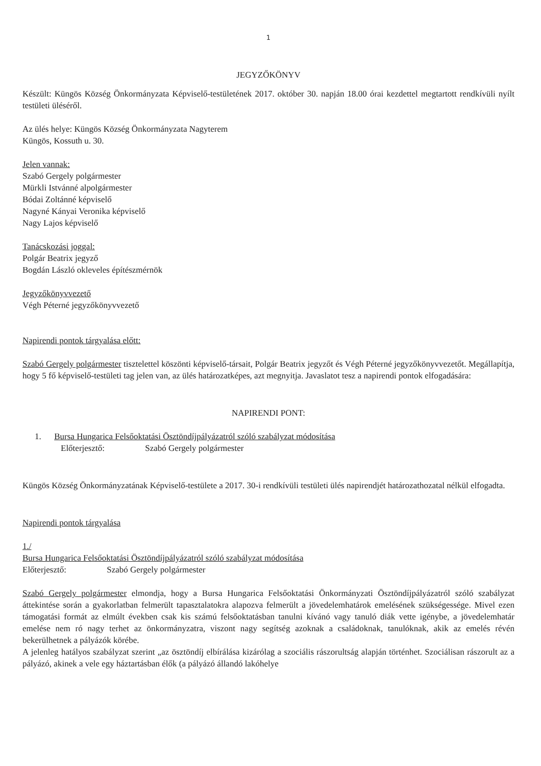1
JEGYZŐKÖNYV
Készült: Küngös Község Önkormányzata Képviselő-testületének 2017. október 30. napján 18.00 órai kezdettel megtartott rendkívüli nyílt testületi üléséről.
Az ülés helye: Küngös Község Önkormányzata Nagyterem
Küngös, Kossuth u. 30.
Jelen vannak:
Szabó Gergely polgármester
Mürkli Istvánné alpolgármester
Bódai Zoltánné képviselő
Nagyné Kányai Veronika képviselő
Nagy Lajos képviselő
Tanácskozási joggal:
Polgár Beatrix jegyző
Bogdán László okleveles építészmérnök
Jegyzőkönyvvezető
Végh Péterné jegyzőkönyvvezető
Napirendi pontok tárgyalása előtt:
Szabó Gergely polgármester tisztelettel köszönti képviselő-társait, Polgár Beatrix jegyzőt és Végh Péterné jegyzőkönyvvezetőt. Megállapítja, hogy 5 fő képviselő-testületi tag jelen van, az ülés határozatképes, azt megnyitja. Javaslatot tesz a napirendi pontok elfogadására:
NAPIRENDI PONT:
1. Bursa Hungarica Felsőoktatási Ösztöndíjpályázatról szóló szabályzat módosítása
Előterjesztő: Szabó Gergely polgármester
Küngös Község Önkormányzatának Képviselő-testülete a 2017. 30-i rendkívüli testületi ülés napirendjét határozathozatal nélkül elfogadta.
Napirendi pontok tárgyalása
1./
Bursa Hungarica Felsőoktatási Ösztöndíjpályázatról szóló szabályzat módosítása
Előterjesztő: Szabó Gergely polgármester
Szabó Gergely polgármester elmondja, hogy a Bursa Hungarica Felsőoktatási Önkormányzati Ösztöndíjpályázatról szóló szabályzat áttekintése során a gyakorlatban felmerült tapasztalatokra alapozva felmerült a jövedelemhatárok emelésének szükségessége. Mivel ezen támogatási formát az elmúlt években csak kis számú felsőoktatásban tanulni kívánó vagy tanuló diák vette igénybe, a jövedelemhatár emelése nem ró nagy terhet az önkormányzatra, viszont nagy segítség azoknak a családoknak, tanulóknak, akik az emelés révén bekerülhetnek a pályázók körébe.
A jelenleg hatályos szabályzat szerint „az ösztöndíj elbírálása kizárólag a szociális rászorultság alapján történhet. Szociálisan rászorult az a pályázó, akinek a vele egy háztartásban élők (a pályázó állandó lakóhelye